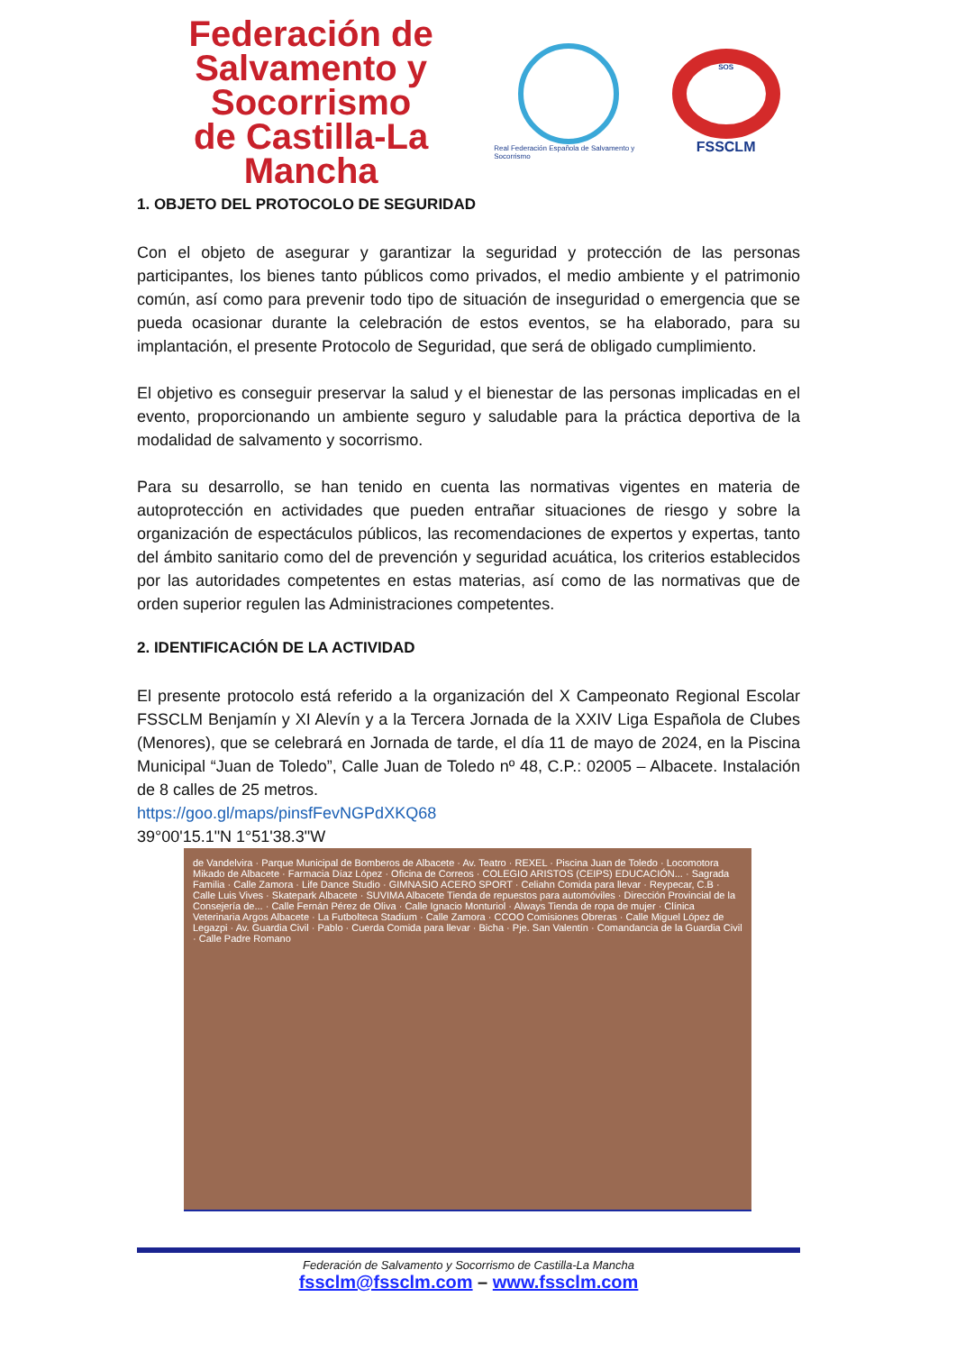Federación de
Salvamento y Socorrismo
de Castilla-La Mancha
Real Federación Española de Salvamento y Socorrismo
SOS
FSSCLM
1. OBJETO DEL PROTOCOLO DE SEGURIDAD
Con el objeto de asegurar y garantizar la seguridad y protección de las personas participantes, los bienes tanto públicos como privados, el medio ambiente y el patrimonio común, así como para prevenir todo tipo de situación de inseguridad o emergencia que se pueda ocasionar durante la celebración de estos eventos, se ha elaborado, para su implantación, el presente Protocolo de Seguridad, que será de obligado cumplimiento.
El objetivo es conseguir preservar la salud y el bienestar de las personas implicadas en el evento, proporcionando un ambiente seguro y saludable para la práctica deportiva de la modalidad de salvamento y socorrismo.
Para su desarrollo, se han tenido en cuenta las normativas vigentes en materia de autoprotección en actividades que pueden entrañar situaciones de riesgo y sobre la organización de espectáculos públicos, las recomendaciones de expertos y expertas, tanto del ámbito sanitario como del de prevención y seguridad acuática, los criterios establecidos por las autoridades competentes en estas materias, así como de las normativas que de orden superior regulen las Administraciones competentes.
2. IDENTIFICACIÓN DE LA ACTIVIDAD
El presente protocolo está referido a la organización del X Campeonato Regional Escolar FSSCLM Benjamín y XI Alevín y a la Tercera Jornada de la XXIV Liga Española de Clubes (Menores), que se celebrará en Jornada de tarde, el día 11 de mayo de 2024, en la Piscina Municipal “Juan de Toledo”, Calle Juan de Toledo nº 48, C.P.: 02005 – Albacete. Instalación de 8 calles de 25 metros.
https://goo.gl/maps/pinsfFevNGPdXKQ68
39°00'15.1"N 1°51'38.3"W
de Vandelvira · Parque Municipal de Bomberos de Albacete · Av. Teatro · REXEL · Piscina Juan de Toledo · Locomotora Mikado de Albacete · Farmacia Díaz López · Oficina de Correos · COLEGIO ARISTOS (CEIPS) EDUCACIÓN... · Sagrada Familia · Calle Zamora · Life Dance Studio · GIMNASIO ACERO SPORT · Celiahn Comida para llevar · Reypecar, C.B · Calle Luis Vives · Skatepark Albacete · SUVIMA Albacete Tienda de repuestos para automóviles · Dirección Provincial de la Consejería de... · Calle Fernán Pérez de Oliva · Calle Ignacio Monturiol · Always Tienda de ropa de mujer · Clínica Veterinaria Argos Albacete · La Futbolteca Stadium · Calle Zamora · CCOO Comisiones Obreras · Calle Miguel López de Legazpi · Av. Guardia Civil · Pablo · Cuerda Comida para llevar · Bicha · Pje. San Valentín · Comandancia de la Guardia Civil · Calle Padre Romano
Federación de Salvamento y Socorrismo de Castilla-La Mancha
fssclm@fssclm.com – www.fssclm.com